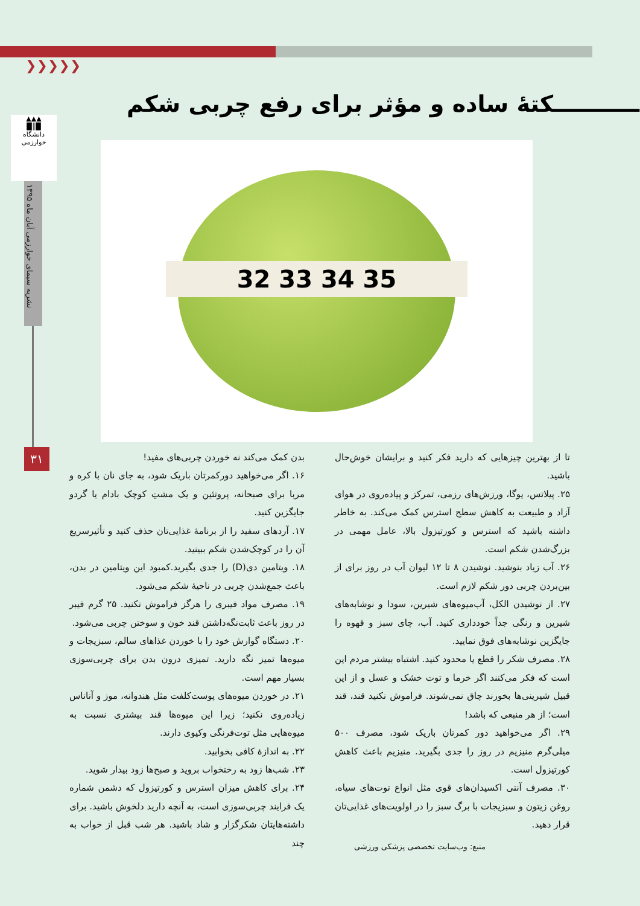❯❯❯❯❯
▲▲▲
█║█
دانشگاه خوارزمی
نشریه سیمای خوارزمی آبان ماه ۱۳۹۵
۳۱
ـــــــــــکتهٔ ساده و مؤثر برای رفع چربی شکم
32 33 34 35
بدن کمک می‌کند نه خوردن چربی‌های مفید!
۱۶. اگر می‌خواهید دورکمرتان باریک شود، به جای نان با کره و مربا برای صبحانه، پروتئین و یک مشتِ کوچک بادام یا گردو جایگزین کنید.
۱۷. آردهای سفید را از برنامهٔ غذایی‌تان حذف کنید و تأثیرسریع آن را در کوچک‌شدن شکم ببینید.
۱۸. ویتامین دی(D) را جدی بگیرید.کمبود این ویتامین در بدن، باعث جمع‌شدن چربی در ناحیهٔ شکم می‌شود.
۱۹. مصرف مواد فیبری را هرگز فراموش نکنید. ۲۵ گرم فیبر در روز باعث ثابت‌نگه‌داشتن قند خون و سوختن چربی می‌شود.
۲۰. دستگاه گوارش خود را با خوردن غذاهای سالم، سبزیجات و میوه‌ها تمیز نگه دارید. تمیزی درون بدن برای چربی‌سوزی بسیار مهم است.
۲۱. در خوردن میوه‌های پوست‌کلفت مثل هندوانه، موز و آناناس زیاده‌روی نکنید؛ زیرا این میوه‌ها قند بیشتری نسبت به میوه‌هایی مثل توت‌فرنگی وکیوی دارند.
۲۲. به اندازهٔ کافی بخوابید.
۲۳. شب‌ها زود به رختخواب بروید و صبح‌ها زود بیدار شوید.
۲۴. برای کاهش میزان استرس و کورتیزول که دشمن شماره یک فرایند چربی‌سوزی است، به آنچه دارید دلخوش باشید. برای داشته‌هایتان شکرگزار و شاد باشید. هر شب قبل از خواب به چند
تا از بهترین چیزهایی که دارید فکر کنید و برایشان خوش‌حال باشید.
۲۵. پیلاتس، یوگا، ورزش‌های رزمی، تمرکز و پیاده‌روی در هوای آزاد و طبیعت به کاهش سطح استرس کمک می‌کند. به خاطر داشته باشید که استرس و کورتیزول بالا، عامل مهمی در بزرگ‌شدن شکم است.
۲۶. آب زیاد بنوشید. نوشیدن ۸ تا ۱۲ لیوان آب در روز برای از بین‌بردن چربی دور شکم لازم است.
۲۷. از نوشیدن الکل، آب‌میوه‌های شیرین، سودا و نوشابه‌های شیرین و رنگی جداً خودداری کنید. آب، چای سبز و قهوه را جایگزین نوشابه‌های فوق نمایید.
۲۸. مصرف شکر را قطع یا محدود کنید. اشتباه بیشتر مردم این است که فکر می‌کنند اگر خرما و توت خشک و عسل و از این قبیل شیرینی‌ها بخورند چاق نمی‌شوند. فراموش نکنید قند، قند است؛ از هر منبعی که باشد!
۲۹. اگر می‌خواهید دور کمرتان باریک شود، مصرف ۵۰۰ میلی‌گرم منیزیم در روز را جدی بگیرید. منیزیم باعث کاهش کورتیزول است.
۳۰. مصرف آنتی اکسیدان‌های قوی مثل انواع توت‌های سیاه، روغن زیتون و سبزیجات با برگ سبز را در اولویت‌های غذایی‌تان قرار دهید.
منبع: وب‌سایت تخصصی پزشکی ورزشی